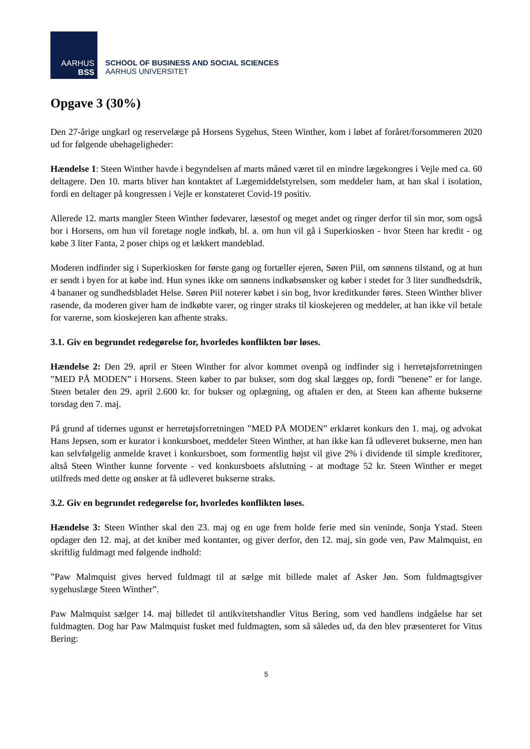AARHUS
BSS
SCHOOL OF BUSINESS AND SOCIAL SCIENCES
AARHUS UNIVERSITET
Opgave 3 (30%)
Den 27-årige ungkarl og reservelæge på Horsens Sygehus, Steen Winther, kom i løbet af foråret/forsommeren 2020 ud for følgende ubehageligheder:
Hændelse 1: Steen Winther havde i begyndelsen af marts måned været til en mindre lægekongres i Vejle med ca. 60 deltagere. Den 10. marts bliver han kontaktet af Lægemiddelstyrelsen, som meddeler ham, at han skal i isolation, fordi en deltager på kongressen i Vejle er konstateret Covid-19 positiv.
Allerede 12. marts mangler Steen Winther fødevarer, læsestof og meget andet og ringer derfor til sin mor, som også bor i Horsens, om hun vil foretage nogle indkøb, bl. a. om hun vil gå i Superkiosken - hvor Steen har kredit - og købe 3 liter Fanta, 2 poser chips og et lækkert mandeblad.
Moderen indfinder sig i Superkiosken for første gang og fortæller ejeren, Søren Piil, om sønnens tilstand, og at hun er sendt i byen for at købe ind. Hun synes ikke om sønnens indkøbsønsker og køber i stedet for 3 liter sundhedsdrik, 4 bananer og sundhedsbladet Helse. Søren Piil noterer købet i sin bog, hvor kreditkunder føres. Steen Winther bliver rasende, da moderen giver ham de indkøbte varer, og ringer straks til kioskejeren og meddeler, at han ikke vil betale for varerne, som kioskejeren kan afhente straks.
3.1. Giv en begrundet redegørelse for, hvorledes konflikten bør løses.
Hændelse 2: Den 29. april er Steen Winther for alvor kommet ovenpå og indfinder sig i herretøjsforretningen ”MED PÅ MODEN” i Horsens. Steen køber to par bukser, som dog skal lægges op, fordi ”benene” er for lange. Steen betaler den 29. april 2.600 kr. for bukser og oplægning, og aftalen er den, at Steen kan afhente bukserne torsdag den 7. maj.
På grund af tidernes ugunst er herretøjsforretningen ”MED PÅ MODEN” erklæret konkurs den 1. maj, og advokat Hans Jepsen, som er kurator i konkursboet, meddeler Steen Winther, at han ikke kan få udleveret bukserne, men han kan selvfølgelig anmelde kravet i konkursboet, som formentlig højst vil give 2% i dividende til simple kreditorer, altså Steen Winther kunne forvente - ved konkursboets afslutning - at modtage 52 kr. Steen Winther er meget utilfreds med dette og ønsker at få udleveret bukserne straks.
3.2. Giv en begrundet redegørelse for, hvorledes konflikten løses.
Hændelse 3: Steen Winther skal den 23. maj og en uge frem holde ferie med sin veninde, Sonja Ystad. Steen opdager den 12. maj, at det kniber med kontanter, og giver derfor, den 12. maj, sin gode ven, Paw Malmquist, en skriftlig fuldmagt med følgende indhold:
”Paw Malmquist gives herved fuldmagt til at sælge mit billede malet af Asker Jøn. Som fuldmagtsgiver sygehuslæge Steen Winther”.
Paw Malmquist sælger 14. maj billedet til antikvitetshandler Vitus Bering, som ved handlens indgåelse har set fuldmagten. Dog har Paw Malmquist fusket med fuldmagten, som så således ud, da den blev præsenteret for Vitus Bering:
5